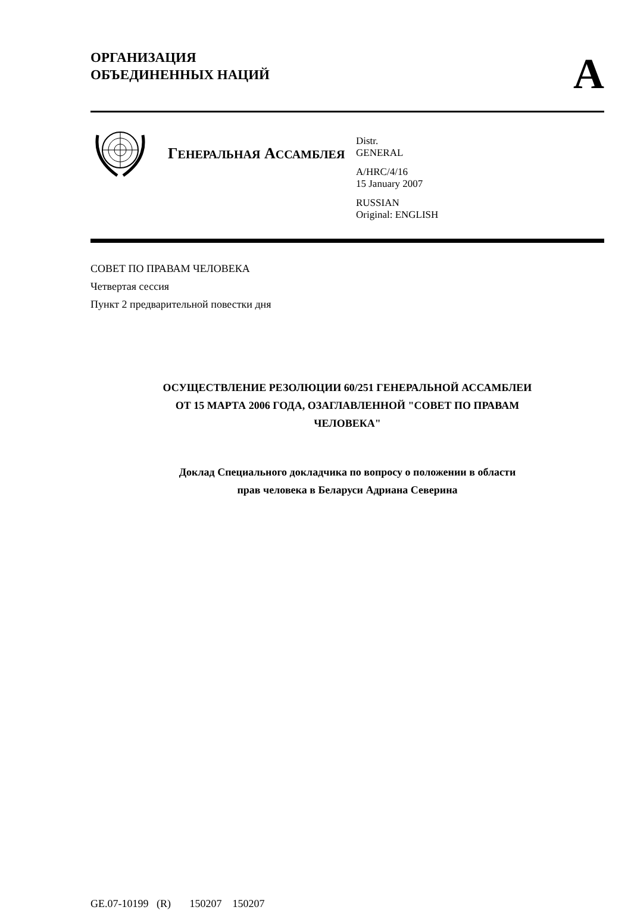ОРГАНИЗАЦИЯ
ОБЪЕДИНЕННЫХ НАЦИЙ
A
ГЕНЕРАЛЬНАЯ АССАМБЛЕЯ
Distr.
GENERAL
A/HRC/4/16
15 January 2007
RUSSIAN
Original: ENGLISH
СОВЕТ ПО ПРАВАМ ЧЕЛОВЕКА
Четвертая сессия
Пункт 2 предварительной повестки дня
ОСУЩЕСТВЛЕНИЕ РЕЗОЛЮЦИИ 60/251 ГЕНЕРАЛЬНОЙ АССАМБЛЕИ
ОТ 15 МАРТА 2006 ГОДА, ОЗАГЛАВЛЕННОЙ "СОВЕТ ПО ПРАВАМ
ЧЕЛОВЕКА"
Доклад Специального докладчика по вопросу о положении в области
прав человека в Беларуси Адриана Северина
GE.07-10199 (R) 150207 150207